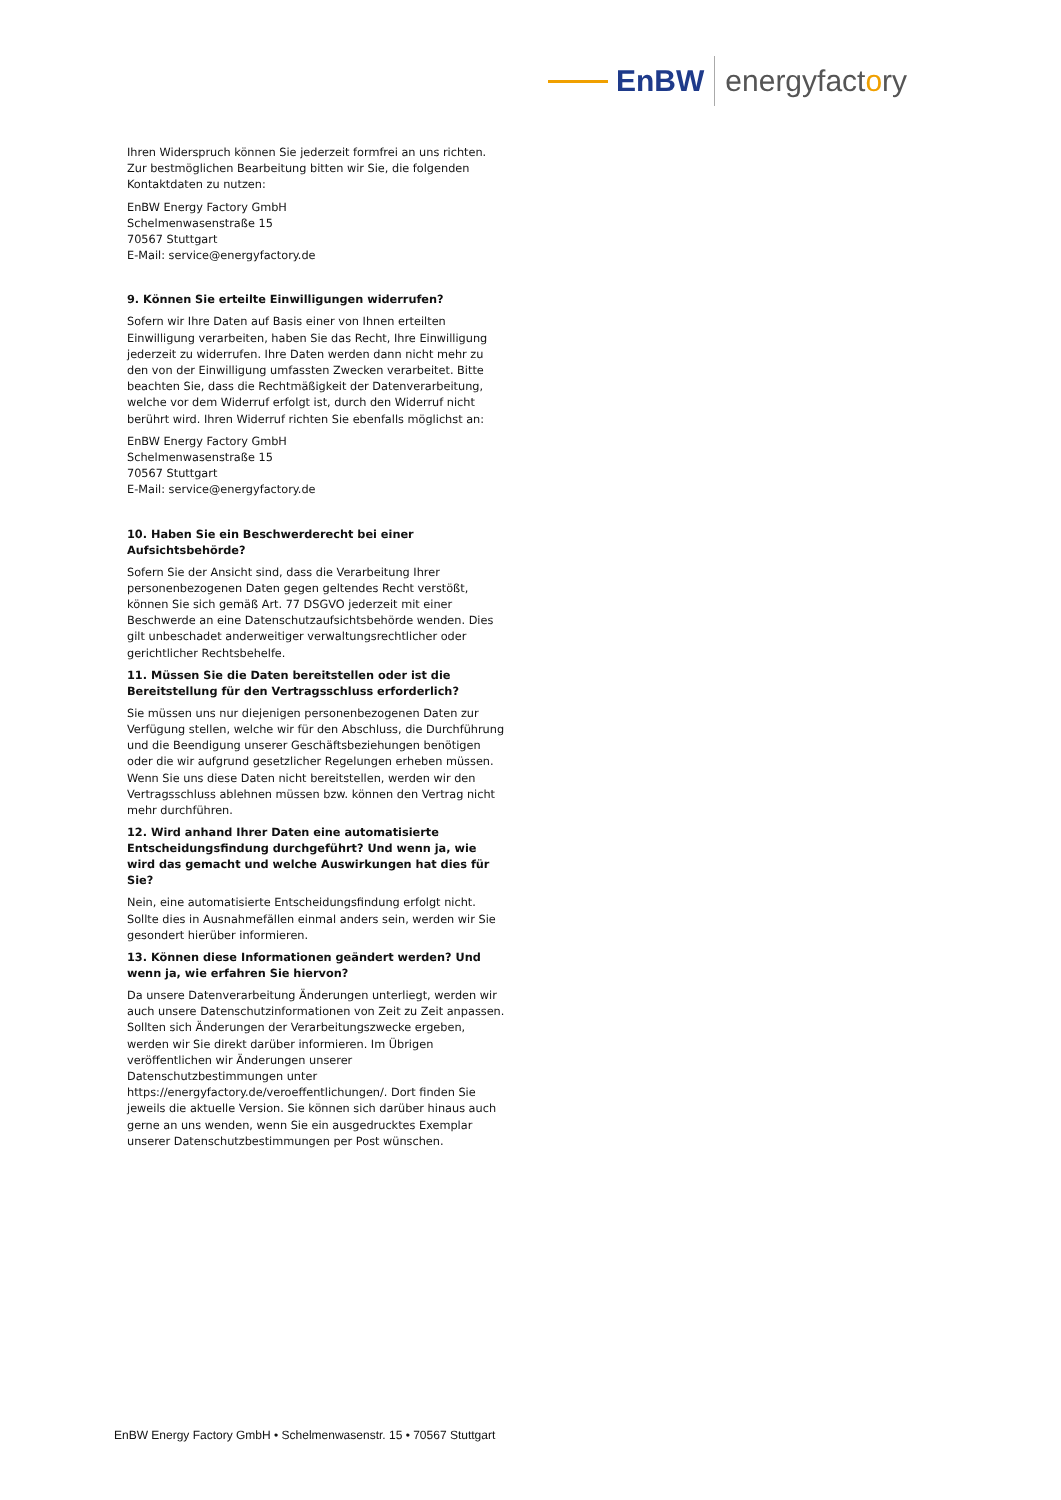EnBW energyfactory
Ihren Widerspruch können Sie jederzeit formfrei an uns richten. Zur bestmöglichen Bearbeitung bitten wir Sie, die folgenden Kontaktdaten zu nutzen:
EnBW Energy Factory GmbH
Schelmenwasenstraße 15
70567 Stuttgart
E-Mail: service@energyfactory.de
9. Können Sie erteilte Einwilligungen widerrufen?
Sofern wir Ihre Daten auf Basis einer von Ihnen erteilten Einwilligung verarbeiten, haben Sie das Recht, Ihre Einwilligung jederzeit zu widerrufen. Ihre Daten werden dann nicht mehr zu den von der Einwilligung umfassten Zwecken verarbeitet. Bitte beachten Sie, dass die Rechtmäßigkeit der Datenverarbeitung, welche vor dem Widerruf erfolgt ist, durch den Widerruf nicht berührt wird. Ihren Widerruf richten Sie ebenfalls möglichst an:
EnBW Energy Factory GmbH
Schelmenwasenstraße 15
70567 Stuttgart
E-Mail: service@energyfactory.de
10. Haben Sie ein Beschwerderecht bei einer Aufsichtsbehörde?
Sofern Sie der Ansicht sind, dass die Verarbeitung Ihrer personenbezogenen Daten gegen geltendes Recht verstößt, können Sie sich gemäß Art. 77 DSGVO jederzeit mit einer Beschwerde an eine Datenschutzaufsichtsbehörde wenden. Dies gilt unbeschadet anderweitiger verwaltungsrechtlicher oder gerichtlicher Rechtsbehelfe.
11. Müssen Sie die Daten bereitstellen oder ist die Bereitstellung für den Vertragsschluss erforderlich?
Sie müssen uns nur diejenigen personenbezogenen Daten zur Verfügung stellen, welche wir für den Abschluss, die Durchführung und die Beendigung unserer Geschäftsbeziehungen benötigen oder die wir aufgrund gesetzlicher Regelungen erheben müssen. Wenn Sie uns diese Daten nicht bereitstellen, werden wir den Vertragsschluss ablehnen müssen bzw. können den Vertrag nicht mehr durchführen.
12. Wird anhand Ihrer Daten eine automatisierte Entscheidungsfindung durchgeführt? Und wenn ja, wie wird das gemacht und welche Auswirkungen hat dies für Sie?
Nein, eine automatisierte Entscheidungsfindung erfolgt nicht. Sollte dies in Ausnahmefällen einmal anders sein, werden wir Sie gesondert hierüber informieren.
13. Können diese Informationen geändert werden? Und wenn ja, wie erfahren Sie hiervon?
Da unsere Datenverarbeitung Änderungen unterliegt, werden wir auch unsere Datenschutzinformationen von Zeit zu Zeit anpassen. Sollten sich Änderungen der Verarbeitungszwecke ergeben, werden wir Sie direkt darüber informieren. Im Übrigen veröffentlichen wir Änderungen unserer Datenschutzbestimmungen unter https://energyfactory.de/veroeffentlichungen/. Dort finden Sie jeweils die aktuelle Version. Sie können sich darüber hinaus auch gerne an uns wenden, wenn Sie ein ausgedrucktes Exemplar unserer Datenschutzbestimmungen per Post wünschen.
EnBW Energy Factory GmbH • Schelmenwasenstr. 15 • 70567 Stuttgart